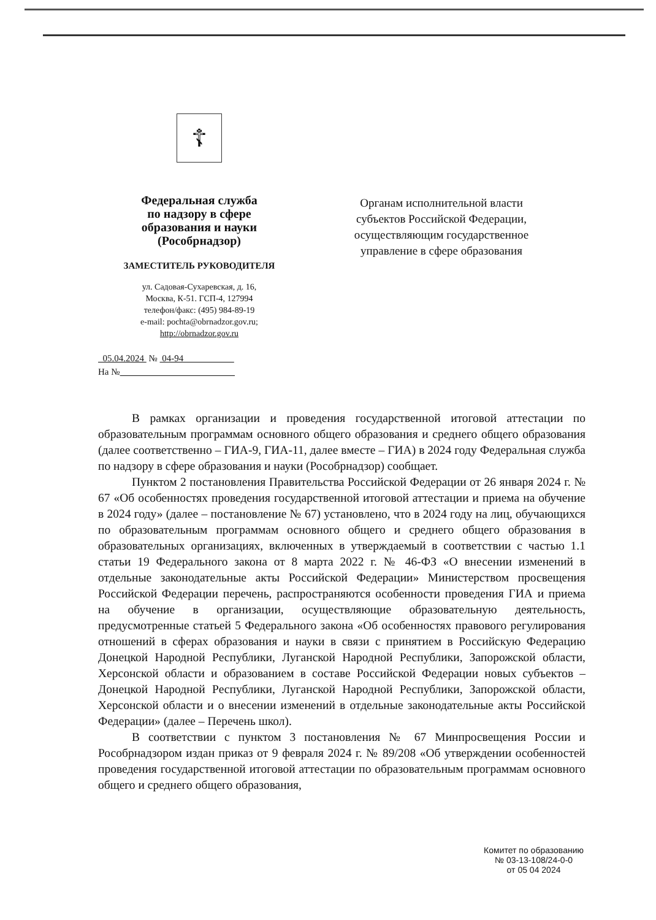☦
Федеральная служба
по надзору в сфере
образования и науки
(Рособрнадзор)
ЗАМЕСТИТЕЛЬ РУКОВОДИТЕЛЯ
ул. Садовая-Сухаревская, д. 16,
Москва, К-51. ГСП-4, 127994
телефон/факс: (495) 984-89-19
e-mail: pochta@obrnadzor.gov.ru;
http://obrnadzor.gov.ru
05.04.2024 № 04-94
На №
Органам исполнительной власти субъектов Российской Федерации, осуществляющим государственное управление в сфере образования
В рамках организации и проведения государственной итоговой аттестации по образовательным программам основного общего образования и среднего общего образования (далее соответственно – ГИА-9, ГИА-11, далее вместе – ГИА) в 2024 году Федеральная служба по надзору в сфере образования и науки (Рособрнадзор) сообщает.
Пунктом 2 постановления Правительства Российской Федерации от 26 января 2024 г. № 67 «Об особенностях проведения государственной итоговой аттестации и приема на обучение в 2024 году» (далее – постановление № 67) установлено, что в 2024 году на лиц, обучающихся по образовательным программам основного общего и среднего общего образования в образовательных организациях, включенных в утверждаемый в соответствии с частью 1.1 статьи 19 Федерального закона от 8 марта 2022 г. № 46-ФЗ «О внесении изменений в отдельные законодательные акты Российской Федерации» Министерством просвещения Российской Федерации перечень, распространяются особенности проведения ГИА и приема на обучение в организации, осуществляющие образовательную деятельность, предусмотренные статьей 5 Федерального закона «Об особенностях правового регулирования отношений в сферах образования и науки в связи с принятием в Российскую Федерацию Донецкой Народной Республики, Луганской Народной Республики, Запорожской области, Херсонской области и образованием в составе Российской Федерации новых субъектов – Донецкой Народной Республики, Луганской Народной Республики, Запорожской области, Херсонской области и о внесении изменений в отдельные законодательные акты Российской Федерации» (далее – Перечень школ).
В соответствии с пунктом 3 постановления № 67 Минпросвещения России и Рособрнадзором издан приказ от 9 февраля 2024 г. № 89/208 «Об утверждении особенностей проведения государственной итоговой аттестации по образовательным программам основного общего и среднего общего образования,
Комитет по образованию
№ 03-13-108/24-0-0
от 05 04 2024